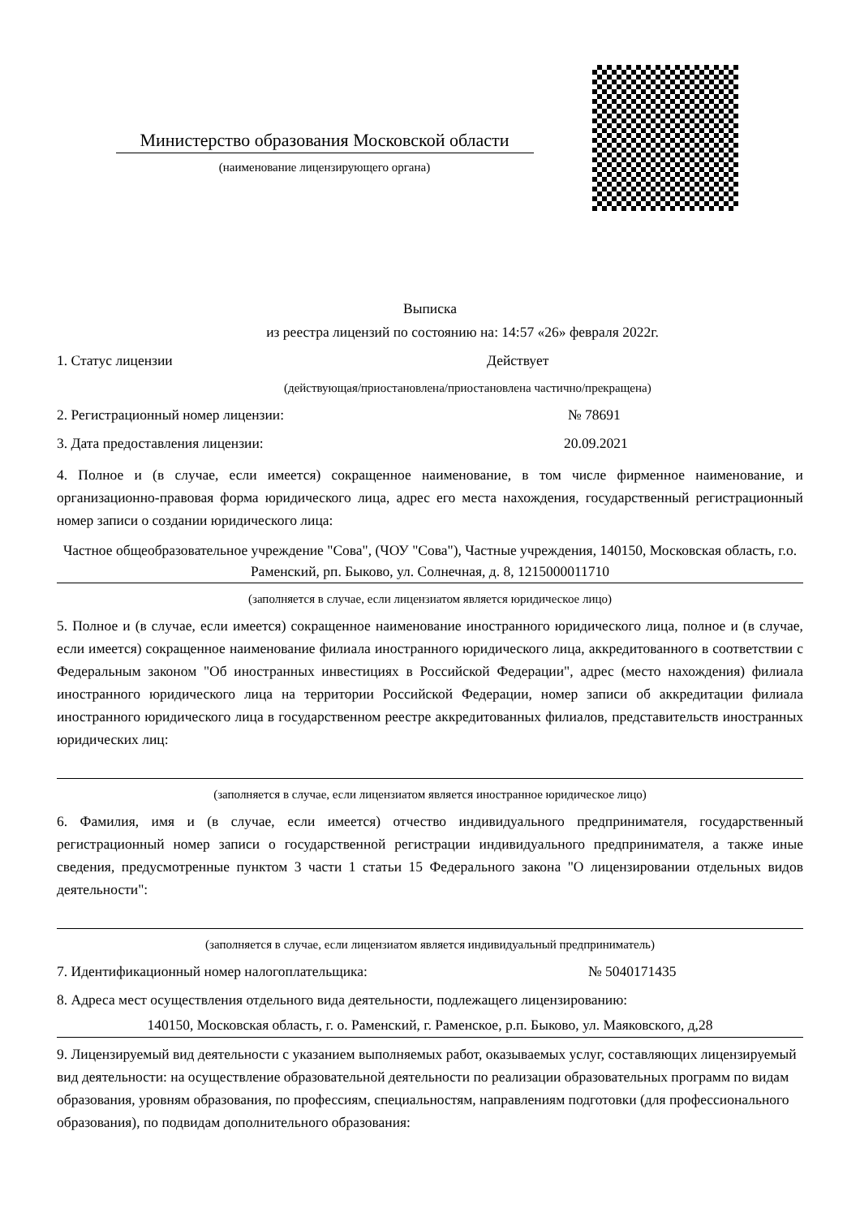Министерство образования Московской области
(наименование лицензирующего органа)
Выписка
из реестра лицензий по состоянию на: 14:57 «26» февраля 2022г.
1. Статус лицензии Действует
(действующая/приостановлена/приостановлена частично/прекращена)
2. Регистрационный номер лицензии: № 78691
3. Дата предоставления лицензии: 20.09.2021
4. Полное и (в случае, если имеется) сокращенное наименование, в том числе фирменное наименование, и организационно-правовая форма юридического лица, адрес его места нахождения, государственный регистрационный номер записи о создании юридического лица:
Частное общеобразовательное учреждение "Сова", (ЧОУ "Сова"), Частные учреждения, 140150, Московская область, г.о. Раменский, рп. Быково, ул. Солнечная, д. 8, 1215000011710
(заполняется в случае, если лицензиатом является юридическое лицо)
5. Полное и (в случае, если имеется) сокращенное наименование иностранного юридического лица, полное и (в случае, если имеется) сокращенное наименование филиала иностранного юридического лица, аккредитованного в соответствии с Федеральным законом "Об иностранных инвестициях в Российской Федерации", адрес (место нахождения) филиала иностранного юридического лица на территории Российской Федерации, номер записи об аккредитации филиала иностранного юридического лица в государственном реестре аккредитованных филиалов, представительств иностранных юридических лиц:
(заполняется в случае, если лицензиатом является иностранное юридическое лицо)
6. Фамилия, имя и (в случае, если имеется) отчество индивидуального предпринимателя, государственный регистрационный номер записи о государственной регистрации индивидуального предпринимателя, а также иные сведения, предусмотренные пунктом 3 части 1 статьи 15 Федерального закона "О лицензировании отдельных видов деятельности":
(заполняется в случае, если лицензиатом является индивидуальный предприниматель)
7. Идентификационный номер налогоплательщика: № 5040171435
8. Адреса мест осуществления отдельного вида деятельности, подлежащего лицензированию:
140150, Московская область, г. о. Раменский, г. Раменское, р.п. Быково, ул. Маяковского, д,28
9. Лицензируемый вид деятельности с указанием выполняемых работ, оказываемых услуг, составляющих лицензируемый вид деятельности: на осуществление образовательной деятельности по реализации образовательных программ по видам образования, уровням образования, по профессиям, специальностям, направлениям подготовки (для профессионального образования), по подвидам дополнительного образования: